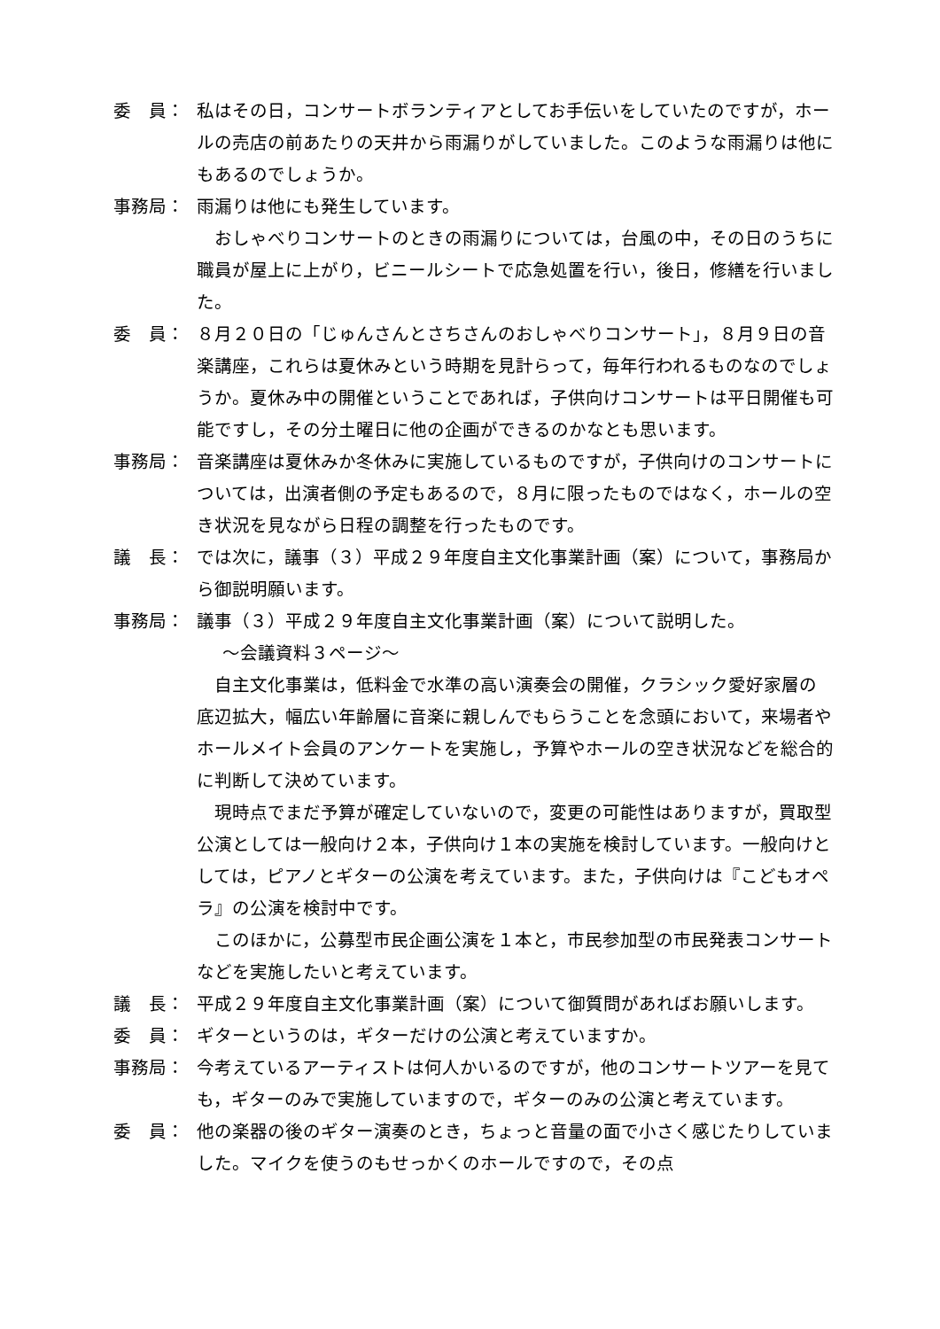委　員： 私はその日，コンサートボランティアとしてお手伝いをしていたのですが，ホールの売店の前あたりの天井から雨漏りがしていました。このような雨漏りは他にもあるのでしょうか。
事務局： 雨漏りは他にも発生しています。
おしゃべりコンサートのときの雨漏りについては，台風の中，その日のうちに職員が屋上に上がり，ビニールシートで応急処置を行い，後日，修繕を行いました。
委　員： ８月２０日の「じゅんさんとさちさんのおしゃべりコンサート」，８月９日の音楽講座，これらは夏休みという時期を見計らって，毎年行われるものなのでしょうか。夏休み中の開催ということであれば，子供向けコンサートは平日開催も可能ですし，その分土曜日に他の企画ができるのかなとも思います。
事務局： 音楽講座は夏休みか冬休みに実施しているものですが，子供向けのコンサートについては，出演者側の予定もあるので，８月に限ったものではなく，ホールの空き状況を見ながら日程の調整を行ったものです。
議　長： では次に，議事（３）平成２９年度自主文化事業計画（案）について，事務局から御説明願います。
事務局： 議事（３）平成２９年度自主文化事業計画（案）について説明した。
～会議資料３ページ～
自主文化事業は，低料金で水準の高い演奏会の開催，クラシック愛好家層の底辺拡大，幅広い年齢層に音楽に親しんでもらうことを念頭において，来場者やホールメイト会員のアンケートを実施し，予算やホールの空き状況などを総合的に判断して決めています。
現時点でまだ予算が確定していないので，変更の可能性はありますが，買取型公演としては一般向け２本，子供向け１本の実施を検討しています。一般向けとしては，ピアノとギターの公演を考えています。また，子供向けは『こどもオペラ』の公演を検討中です。
このほかに，公募型市民企画公演を１本と，市民参加型の市民発表コンサートなどを実施したいと考えています。
議　長： 平成２９年度自主文化事業計画（案）について御質問があればお願いします。
委　員： ギターというのは，ギターだけの公演と考えていますか。
事務局： 今考えているアーティストは何人かいるのですが，他のコンサートツアーを見ても，ギターのみで実施していますので，ギターのみの公演と考えています。
委　員： 他の楽器の後のギター演奏のとき，ちょっと音量の面で小さく感じたりしていました。マイクを使うのもせっかくのホールですので，その点